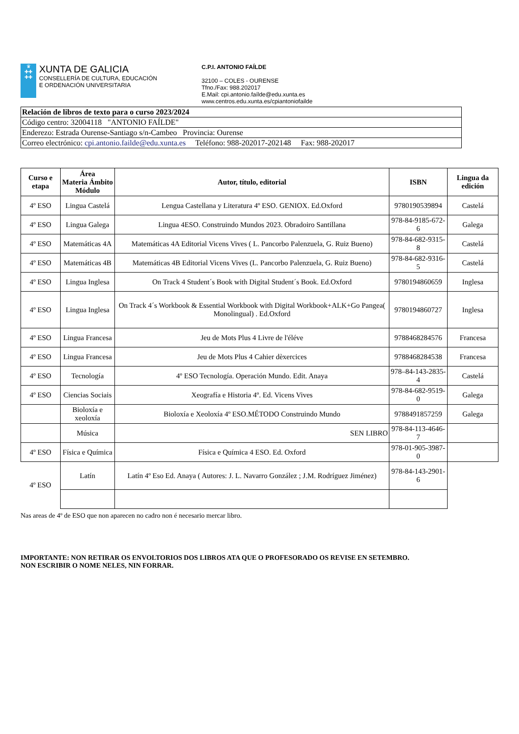♛
✚✚
✚✚
XUNTA DE GALICIA
CONSELLERÍA DE CULTURA, EDUCACIÓN
E ORDENACIÓN UNIVERSITARIA
C.P.I. ANTONIO FAÍLDE
32100 – COLES - OURENSE
Tfno./Fax: 988.202017
E.Mail: cpi.antonio.faílde@edu.xunta.es
www.centros.edu.xunta.es/cpiantoniofailde
Relación de libros de texto para o curso 2023/2024
Código centro: 32004118 "ANTONIO FAÍLDE"
Enderezo: Estrada Ourense-Santiago s/n-Cambeo Provincia: Ourense
Correo electrónico: cpi.antonio.failde@edu.xunta.es Teléfono: 988-202017-202148 Fax: 988-202017
| Curso e etapa | Área Materia Ámbito Módulo | Autor, título, editorial | ISBN | Lingua da edición |
| --- | --- | --- | --- | --- |
| 4º ESO | Lingua Castelá | Lengua Castellana y Literatura 4º ESO. GENIOX. Ed.Oxford | 9780190539894 | Castelá |
| 4º ESO | Lingua Galega | Lingua 4ESO. Construindo Mundos 2023. Obradoiro Santillana | 978-84-9185-672-6 | Galega |
| 4º ESO | Matemáticas 4A | Matemáticas 4A Editorial Vicens Vives ( L. Pancorbo Palenzuela, G. Ruiz Bueno) | 978-84-682-9315-8 | Castelá |
| 4º ESO | Matemáticas 4B | Matemáticas 4B Editorial Vicens Vives (L. Pancorbo Palenzuela, G. Ruiz Bueno) | 978-84-682-9316-5 | Castelá |
| 4º ESO | Lingua Inglesa | On Track 4 Student´s Book with Digital Student´s Book. Ed.Oxford | 9780194860659 | Inglesa |
| 4º ESO | Lingua Inglesa | On Track 4´s Workbook & Essential Workbook with Digital Workbook+ALK+Go Pangea( Monolingual) . Ed.Oxford | 9780194860727 | Inglesa |
| 4º ESO | Lingua Francesa | Jeu de Mots Plus 4 Livre de l'éléve | 9788468284576 | Francesa |
| 4º ESO | Lingua Francesa | Jeu de Mots Plus 4 Cahier dèxercices | 9788468284538 | Francesa |
| 4º ESO | Tecnología | 4º ESO Tecnología. Operación Mundo. Edit. Anaya | 978–84-143-2835-4 | Castelá |
| 4º ESO | Ciencias Sociais | Xeografía e Historia 4º. Ed. Vicens Vives | 978-84-682-9519-0 | Galega |
| | Bioloxía e xeoloxía | Bioloxía e Xeoloxía 4º ESO.MÉTODO Construindo Mundo | 9788491857259 | Galega |
| | Música | SEN LIBRO | 978-84-113-4646-7 | |
| 4º ESO | Física e Química | Física e Química 4 ESO. Ed. Oxford | 978-01-905-3987-0 | |
| 4º ESO | Latín | Latín 4º Eso Ed. Anaya ( Autores: J. L. Navarro González ; J.M. Rodríguez Jiménez) | 978-84-143-2901-6 | |
Nas areas de 4º de ESO que non aparecen no cadro non é necesario mercar libro.
IMPORTANTE: NON RETIRAR OS ENVOLTORIOS DOS LIBROS ATA QUE O PROFESORADO OS REVISE EN SETEMBRO.
NON ESCRIBIR O NOME NELES, NIN FORRAR.